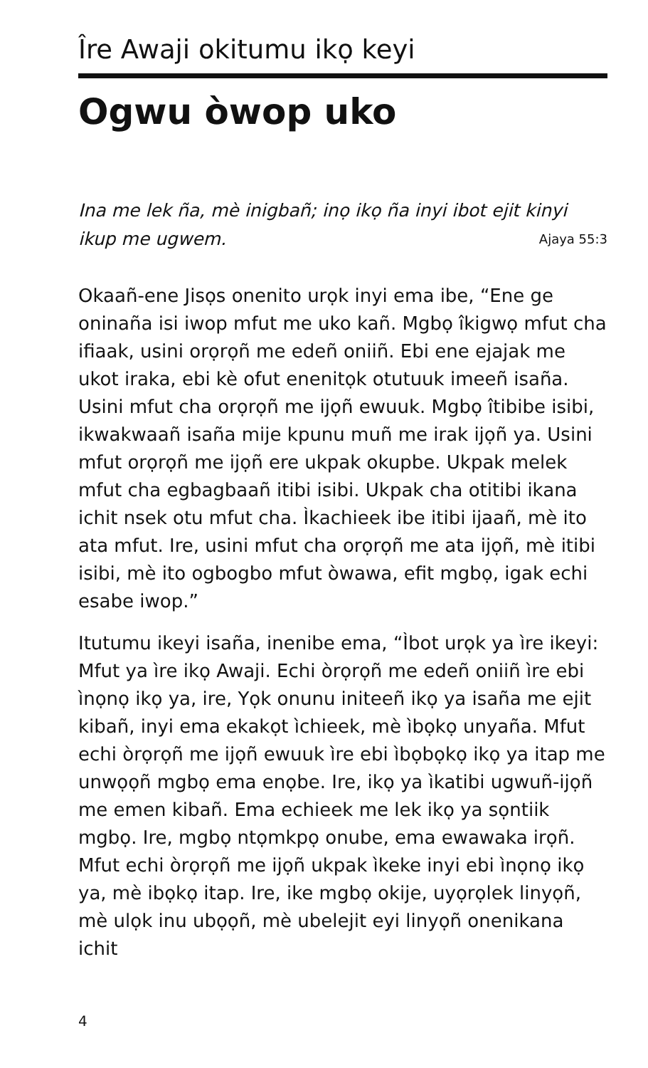Îre Awaji okitumu ikọ keyi
Ogwu òwop uko
Ina me lek ña, mè inigbañ; inọ ikọ ña inyi ibot ejit kinyi ikup me ugwem. Ajaya 55:3
Okaañ-ene Jisọs onenito urọk inyi ema ibe, “Ene ge oninaña isi iwop mfut me uko kañ. Mgbọ îkigwọ mfut cha ifiaak, usini orọrọñ me edeñ oniiñ. Ebi ene ejajak me ukot iraka, ebi kè ofut enenitọk otutuuk imeeñ isaña. Usini mfut cha orọrọñ me ijọñ ewuuk. Mgbọ îtibibe isibi, ikwakwaañ isaña mije kpunu muñ me irak ijọñ ya. Usini mfut orọrọñ me ijọñ ere ukpak okupbe. Ukpak melek mfut cha egbagbaañ itibi isibi. Ukpak cha otitibi ikana ichit nsek otu mfut cha. Ìkachieek ibe itibi ijaañ, mè ito ata mfut. Ire, usini mfut cha orọrọñ me ata ijọñ, mè itibi isibi, mè ito ogbogbo mfut òwawa, efit mgbọ, igak echi esabe iwop.”
Itutumu ikeyi isaña, inenibe ema, “Ìbot urọk ya ìre ikeyi: Mfut ya ìre ikọ Awaji. Echi òrọrọñ me edeñ oniiñ ìre ebi ìnọnọ ikọ ya, ire, Yọk onunu initeeñ ikọ ya isaña me ejit kibañ, inyi ema ekakọt ìchieek, mè ìbọkọ unyaña. Mfut echi òrọrọñ me ijọñ ewuuk ìre ebi ìbọbọkọ ikọ ya itap me unwọọñ mgbọ ema enọbe. Ire, ikọ ya ìkatibi ugwuñ-ijọñ me emen kibañ. Ema echieek me lek ikọ ya sọntiik mgbọ. Ire, mgbọ ntọmkpọ onube, ema ewawaka irọñ. Mfut echi òrọrọñ me ijọñ ukpak ìkeke inyi ebi ìnọnọ ikọ ya, mè ibọkọ itap. Ire, ike mgbọ okije, uyọrọlek linyọñ, mè ulọk inu ubọọñ, mè ubelejit eyi linyọñ onenikana ichit
4